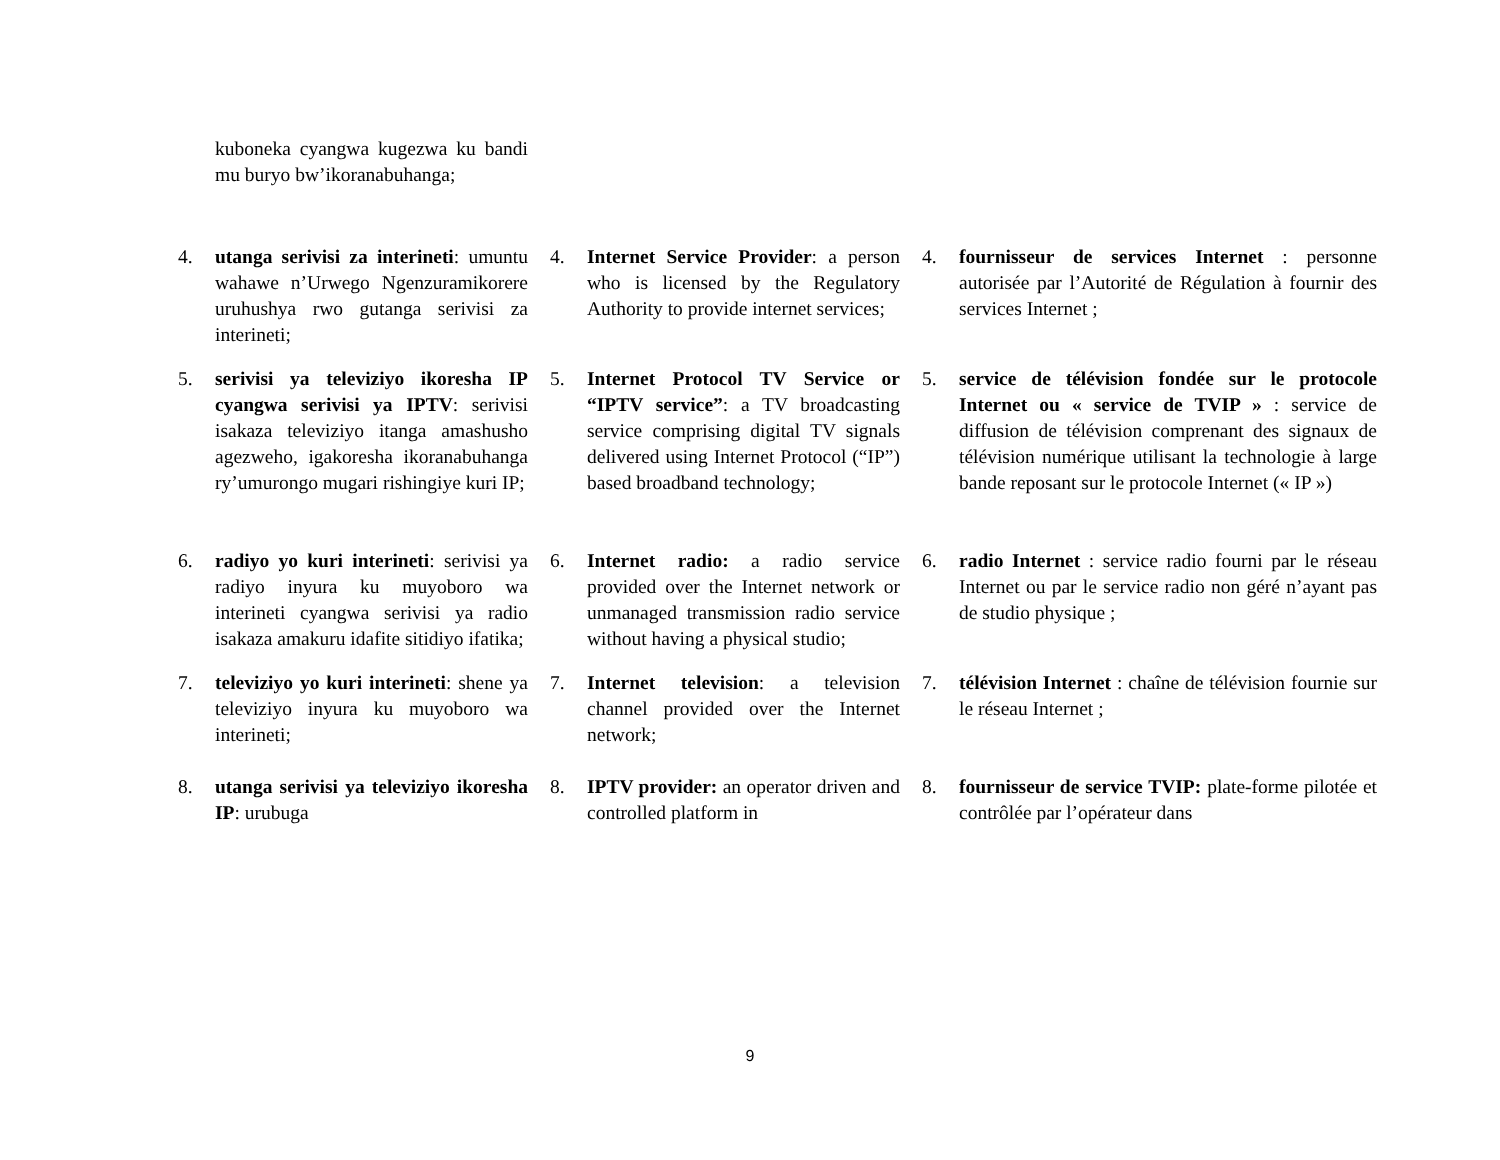kuboneka cyangwa kugezwa ku bandi mu buryo bw’ikoranabuhanga;
4. utanga serivisi za interineti: umuntu wahawe n’Urwego Ngenzuramikorere uruhushya rwo gutanga serivisi za interineti;
4. Internet Service Provider: a person who is licensed by the Regulatory Authority to provide internet services;
4. fournisseur de services Internet : personne autorisée par l’Autorité de Régulation à fournir des services Internet ;
5. serivisi ya televiziyo ikoresha IP cyangwa serivisi ya IPTV: serivisi isakaza televiziyo itanga amashusho agezweho, igakoresha ikoranabuhanga ry’umurongo mugari rishingiye kuri IP;
5. Internet Protocol TV Service or “IPTV service”: a TV broadcasting service comprising digital TV signals delivered using Internet Protocol (“IP”) based broadband technology;
5. service de télévision fondée sur le protocole Internet ou « service de TVIP » : service de diffusion de télévision comprenant des signaux de télévision numérique utilisant la technologie à large bande reposant sur le protocole Internet (« IP »)
6. radiyo yo kuri interineti: serivisi ya radiyo inyura ku muyoboro wa interineti cyangwa serivisi ya radio isakaza amakuru idafite sitidiyo ifatika;
6. Internet radio: a radio service provided over the Internet network or unmanaged transmission radio service without having a physical studio;
6. radio Internet : service radio fourni par le réseau Internet ou par le service radio non géré n’ayant pas de studio physique ;
7. televiziyo yo kuri interineti: shene ya televiziyo inyura ku muyoboro wa interineti;
7. Internet television: a television channel provided over the Internet network;
7. télévision Internet : chaîne de télévision fournie sur le réseau Internet ;
8. utanga serivisi ya televiziyo ikoresha IP: urubuga
8. IPTV provider: an operator driven and controlled platform in
8. fournisseur de service TVIP: plate-forme pilotée et contrôlée par l’opérateur dans
9